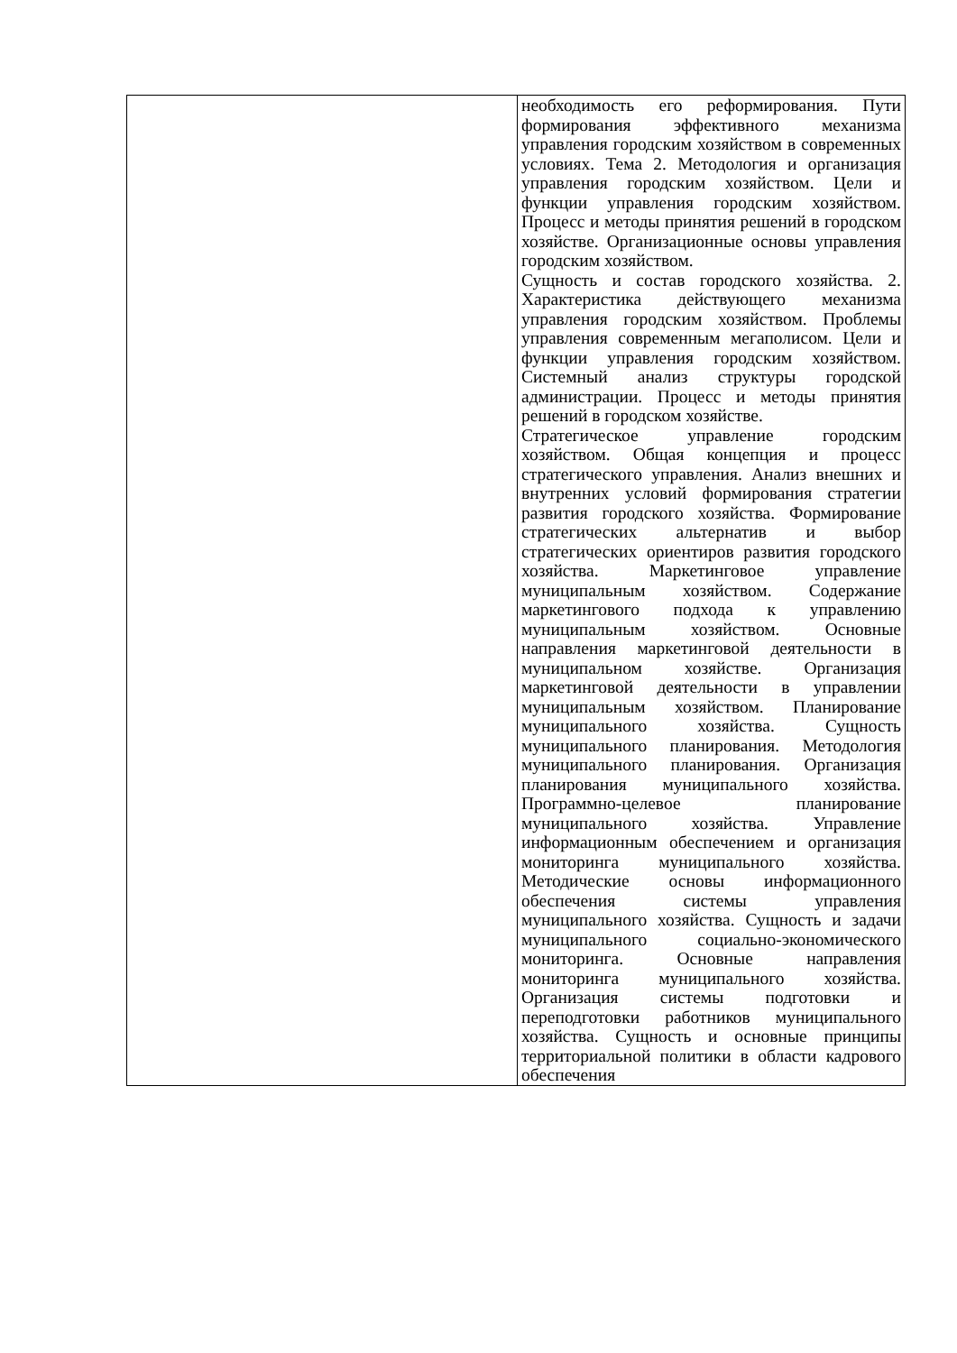| | необходимость его реформирования. Пути формирования эффективного механизма управления городским хозяйством в современных условиях. Тема 2. Методология и организация управления городским хозяйством. Цели и функции управления городским хозяйством. Процесс и методы принятия решений в городском хозяйстве. Организационные основы управления городским хозяйством. Сущность и состав городского хозяйства. 2. Характеристика действующего механизма управления городским хозяйством. Проблемы управления современным мегаполисом. Цели и функции управления городским хозяйством. Системный анализ структуры городской администрации. Процесс и методы принятия решений в городском хозяйстве. Стратегическое управление городским хозяйством. Общая концепция и процесс стратегического управления. Анализ внешних и внутренних условий формирования стратегии развития городского хозяйства. Формирование стратегических альтернатив и выбор стратегических ориентиров развития городского хозяйства. Маркетинговое управление муниципальным хозяйством. Содержание маркетингового подхода к управлению муниципальным хозяйством. Основные направления маркетинговой деятельности в муниципальном хозяйстве. Организация маркетинговой деятельности в управлении муниципальным хозяйством. Планирование муниципального хозяйства. Сущность муниципального планирования. Методология муниципального планирования. Организация планирования муниципального хозяйства. Программно-целевое планирование муниципального хозяйства. Управление информационным обеспечением и организация мониторинга муниципального хозяйства. Методические основы информационного обеспечения системы управления муниципального хозяйства. Сущность и задачи муниципального социально-экономического мониторинга. Основные направления мониторинга муниципального хозяйства. Организация системы подготовки и переподготовки работников муниципального хозяйства. Сущность и основные принципы территориальной политики в области кадрового обеспечения |